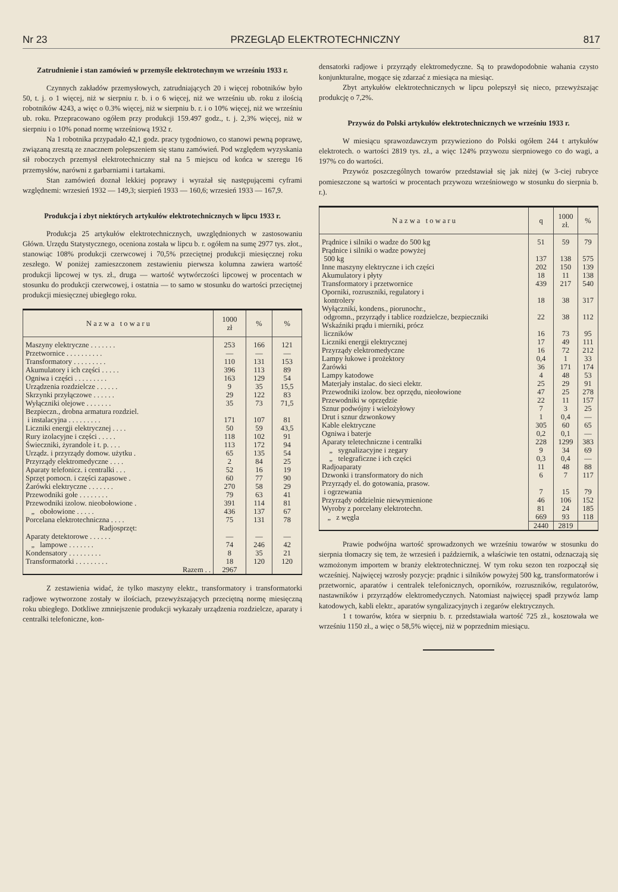Nr 23 PRZEGLĄD ELEKTROTECHNICZNY 817
Zatrudnienie i stan zamówień w przemyśle elektrotechnym we wrześniu 1933 r.
Czynnych zakładów przemysłowych, zatrudniających 20 i więcej robotników było 50, t. j. o 1 więcej, niż w sierpniu r. b. i o 6 więcej, niż we wrześniu ub. roku z ilością robotników 4243, a więc o 0.3% więcej, niż w sierpniu b. r. i o 10% więcej, niż we wrześniu ub. roku. Przepracowano ogółem przy produkcji 159.497 godz., t. j. 2,3% więcej, niż w sierpniu i o 10% ponad normę wrześniową 1932 r.
Na 1 robotnika przypadało 42,1 godz. pracy tygodniowo, co stanowi pewną poprawę, związaną zresztą ze znacznem polepszeniem się stanu zamówień. Pod względem wyzyskania sił roboczych przemysł elektrotechniczny stał na 5 miejscu od końca w szeregu 16 przemysłów, narówni z garbarniami i tartakami.
Stan zamówień doznał lekkiej poprawy i wyrażał się następującemi cyframi względnemi: wrzesień 1932 — 149,3; sierpień 1933 — 160,6; wrzesień 1933 — 167,9.
Produkcja i zbyt niektórych artykułów elektrotechnicznych w lipcu 1933 r.
Produkcja 25 artykułów elektrotechnicznych, uwzględnionych w zastosowaniu Główn. Urzędu Statystycznego, oceniona została w lipcu b. r. ogółem na sumę 2977 tys. złot., stanowiąc 108% produkcji czerwcowej i 70,5% przeciętnej produkcji miesięcznej roku zeszłego. W poniżej zamieszczonem zestawieniu pierwsza kolumna zawiera wartość produkcji lipcowej w tys. zł., druga — wartość wytwórczości lipcowej w procentach w stosunku do produkcji czerwcowej, i ostatnia — to samo w stosunku do wartości przeciętnej produkcji miesięcznej ubiegłego roku.
| N a z w a t o w a r u | 1000 zł | % | % |
| --- | --- | --- | --- |
| Maszyny elektryczne . . . . . . . | 253 | 166 | 121 |
| Przetwornice . . . . . . . . . . | — | — | — |
| Transformatory . . . . . . . . . | 110 | 131 | 153 |
| Akumulatory i ich części . . . . . | 396 | 113 | 89 |
| Ogniwa i części . . . . . . . . . | 163 | 129 | 54 |
| Urządzenia rozdzielcze . . . . . . | 9 | 35 | 15,5 |
| Skrzynki przyłączowe . . . . . . | 29 | 122 | 83 |
| Wyłączniki olejowe . . . . . . . | 35 | 73 | 71,5 |
| Bezpieczn., drobna armatura rozdziel. i instalacyjna . . . . . . . . . | 171 | 107 | 81 |
| Liczniki energji elektrycznej . . . . | 50 | 59 | 43,5 |
| Rury izolacyjne i części . . . . . | 118 | 102 | 91 |
| Świeczniki, żyrandole i t. p. . . . | 113 | 172 | 94 |
| Urządz. i przyrządy domow. użytku . | 65 | 135 | 54 |
| Przyrządy elektromedyczne . . . . | 2 | 84 | 25 |
| Aparaty telefonicz. i centralki . . . | 52 | 16 | 19 |
| Sprzęt pomocn. i części zapasowe . | 60 | 77 | 90 |
| Żarówki elektryczne . . . . . . . | 270 | 58 | 29 |
| Przewodniki gołe . . . . . . . . | 79 | 63 | 41 |
| Przewodniki izolow. nieobołowione . | 391 | 114 | 81 |
| „ obołowione . . . . . | 436 | 137 | 67 |
| Porcelana elektrotechniczna . . . . | 75 | 131 | 78 |
| Radjosprzęt: | | | |
| Aparaty detektorowe . . . . . . | — | — | — |
| „ lampowe . . . . . . . | 74 | 246 | 42 |
| Kondensatory . . . . . . . . . | 8 | 35 | 21 |
| Transformatorki . . . . . . . . . | 18 | 120 | 120 |
| Razem . . | 2967 | | |
Z zestawienia widać, że tylko maszyny elektr., transformatory i transformatorki radjowe wytworzone zostały w ilościach, przewyższających przeciętną normę miesięczną roku ubiegłego. Dotkliwe zmniejszenie produkcji wykazały urządzenia rozdzielcze, aparaty i centralki telefoniczne, kon-
densatorki radjowe i przyrządy elektromedyczne. Są to prawdopodobnie wahania czysto konjunkturalne, mogące się zdarzać z miesiąca na miesiąc.
Zbyt artykułów elektrotechnicznych w lipcu polepszył się nieco, przewyższając produkcję o 7,2%.
Przywóz do Polski artykułów elektrotechnicznych we wrześniu 1933 r.
W miesiącu sprawozdawczym przywieziono do Polski ogółem 244 t artykułów elektrotech. o wartości 2819 tys. zł., a więc 124% przywozu sierpniowego co do wagi, a 197% co do wartości.
Przywóz poszczególnych towarów przedstawiał się jak niżej (w 3-ciej rubryce pomieszczone są wartości w procentach przywozu wrześniowego w stosunku do sierpnia b. r.).
| N a z w a t o w a r u | q | 1000 zł. | % |
| --- | --- | --- | --- |
| Prądnice i silniki o wadze do 500 kg | 51 | 59 | 79 |
| Prądnice i silniki o wadze powyżej 500 kg | 137 | 138 | 575 |
| Inne maszyny elektryczne i ich części | 202 | 150 | 139 |
| Akumulatory i płyty | 18 | 11 | 138 |
| Transformatory i przetwornice | 439 | 217 | 540 |
| Oporniki, rozruszniki, regulatory i kontrolery | 18 | 38 | 317 |
| Wyłączniki, kondens., piorunochr., odgromn., przyrządy i tablice rozdzielcze, bezpieczniki | 22 | 38 | 112 |
| Wskaźniki prądu i mierniki, prócz liczników | 16 | 73 | 95 |
| Liczniki energji elektrycznej | 17 | 49 | 111 |
| Przyrządy elektromedyczne | 16 | 72 | 212 |
| Lampy łukowe i prożektory | 0,4 | 1 | 33 |
| Żarówki | 36 | 171 | 174 |
| Lampy katodowe | 4 | 48 | 53 |
| Materjały instalac. do sieci elektr. | 25 | 29 | 91 |
| Przewodniki izolow. bez oprzędu, nieołowione | 47 | 25 | 278 |
| Przewodniki w oprzędzie | 22 | 11 | 157 |
| Sznur podwójny i wielożyłowy | 7 | 3 | 25 |
| Drut i sznur dzwonkowy | 1 | 0,4 | — |
| Kable elektryczne | 305 | 60 | 65 |
| Ogniwa i baterje | 0,2 | 0,1 | — |
| Aparaty teletechniczne i centralki | 228 | 1299 | 383 |
| „ sygnalizacyjne i zegary | 9 | 34 | 69 |
| „ telegraficzne i ich części | 0,3 | 0,4 | — |
| Radjoaparaty | 11 | 48 | 88 |
| Dzwonki i transformatory do nich | 6 | 7 | 117 |
| Przyrządy el. do gotowania, prasow. i ogrzewania | 7 | 15 | 79 |
| Przyrządy oddzielnie niewymienione | 46 | 106 | 152 |
| Wyroby z porcelany elektrotechn. | 81 | 24 | 185 |
| „ z węgla | 669 | 93 | 118 |
| | 2440 | 2819 | |
Prawie podwójna wartość sprowadzonych we wrześniu towarów w stosunku do sierpnia tłomaczy się tem, że wrzesień i październik, a właściwie ten ostatni, odznaczają się wzmożonym importem w branży elektrotechnicznej. W tym roku sezon ten rozpoczął się wcześniej. Najwięcej wzrosły pozycje: prądnic i silników powyżej 500 kg, transformatorów i przetwornic, aparatów i centralek telefonicznych, oporników, rozruszników, regulatorów, nastawników i przyrządów elektromedycznych. Natomiast najwięcej spadł przywóz lamp katodowych, kabli elektr., aparatów syngalizacyjnych i zegarów elektrycznych.
1 t towarów, która w sierpniu b. r. przedstawiała wartość 725 zł., kosztowała we wrześniu 1150 zł., a więc o 58,5% więcej, niż w poprzednim miesiącu.